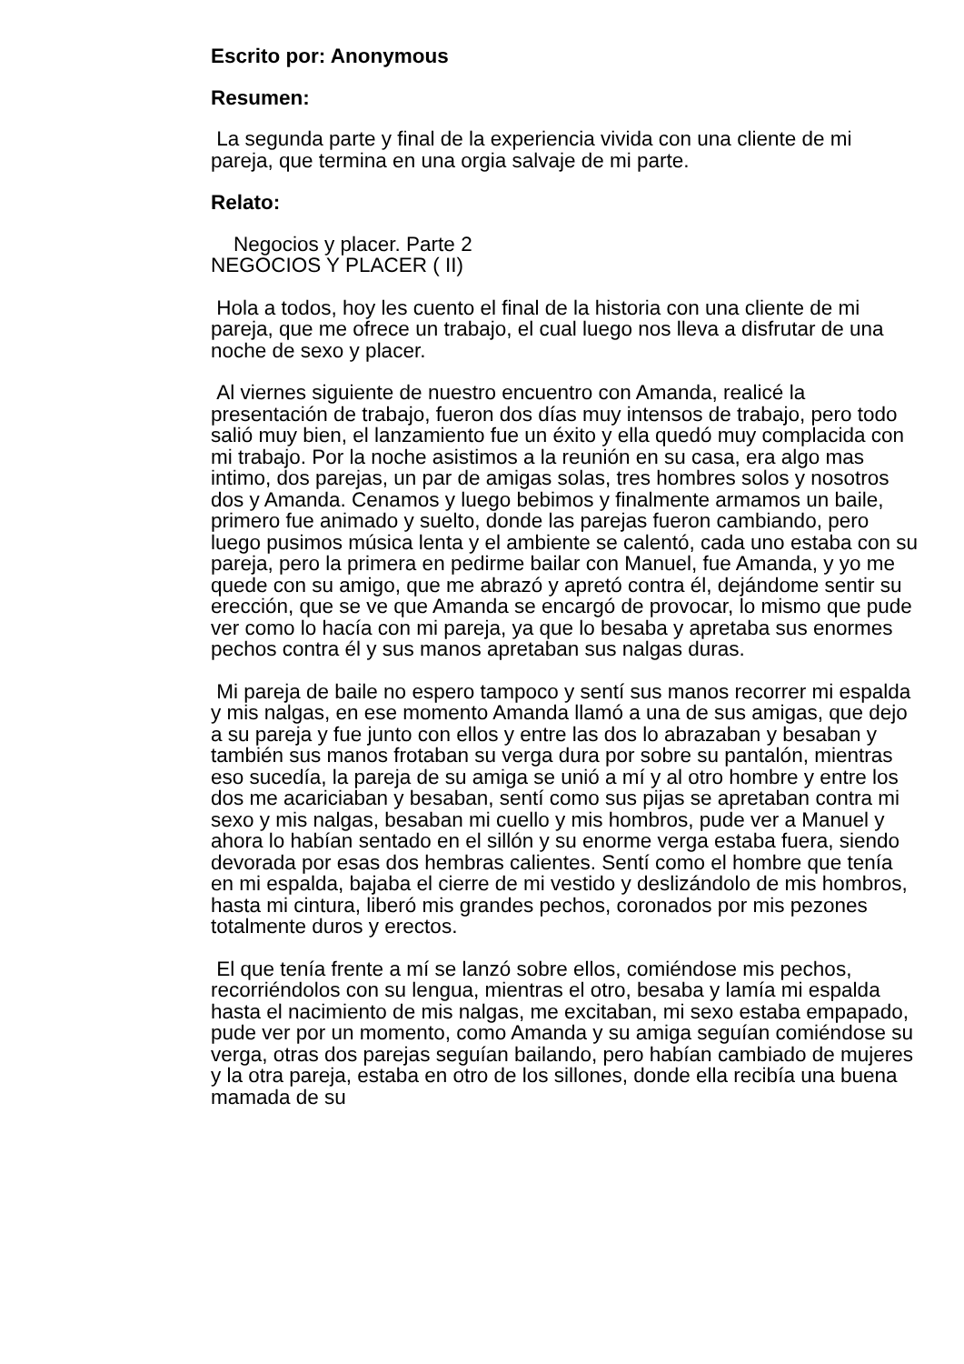Escrito por: Anonymous
Resumen:
La segunda parte y final de la experiencia vivida con una cliente de mi pareja, que termina en una orgia salvaje de mi parte.
Relato:
Negocios y placer. Parte 2
NEGOCIOS Y PLACER ( II)
Hola a todos, hoy les cuento el final de la historia con una cliente de mi pareja, que me ofrece un trabajo, el cual luego nos lleva a disfrutar de una noche de sexo y placer.
Al viernes siguiente de nuestro encuentro con Amanda, realicé la presentación de trabajo, fueron dos días muy intensos de trabajo, pero todo salió muy bien, el lanzamiento fue un éxito y ella quedó muy complacida con mi trabajo. Por la noche asistimos a la reunión en su casa, era algo mas intimo, dos parejas, un par de amigas solas, tres hombres solos y nosotros dos y Amanda. Cenamos y luego bebimos y finalmente armamos un baile, primero fue animado y suelto, donde las parejas fueron cambiando, pero luego pusimos música lenta y el ambiente se calentó, cada uno estaba con su pareja, pero la primera en pedirme bailar con Manuel, fue Amanda, y yo me quede con su amigo, que me abrazó y apretó contra él, dejándome sentir su erección, que se ve que Amanda se encargó de provocar, lo mismo que pude ver como lo hacía con mi pareja, ya que lo besaba y apretaba sus enormes pechos contra él y sus manos apretaban sus nalgas duras.
Mi pareja de baile no espero tampoco y sentí sus manos recorrer mi espalda y mis nalgas, en ese momento Amanda llamó a una de sus amigas, que dejo a su pareja y fue junto con ellos y entre las dos lo abrazaban y besaban y también sus manos frotaban su verga dura por sobre su pantalón, mientras eso sucedía, la pareja de su amiga se unió a mí y al otro hombre y entre los dos me acariciaban y besaban, sentí como sus pijas se apretaban contra mi sexo y mis nalgas, besaban mi cuello y mis hombros, pude ver a Manuel y ahora lo habían sentado en el sillón y su enorme verga estaba fuera, siendo devorada por esas dos hembras calientes. Sentí como el hombre que tenía en mi espalda, bajaba el cierre de mi vestido y deslizándolo de mis hombros, hasta mi cintura, liberó mis grandes pechos, coronados por mis pezones totalmente duros y erectos.
El que tenía frente a mí se lanzó sobre ellos, comiéndose mis pechos, recorriéndolos con su lengua, mientras el otro, besaba y lamía mi espalda hasta el nacimiento de mis nalgas, me excitaban, mi sexo estaba empapado, pude ver por un momento, como Amanda y su amiga seguían comiéndose su verga, otras dos parejas seguían bailando, pero habían cambiado de mujeres y la otra pareja, estaba en otro de los sillones, donde ella recibía una buena mamada de su